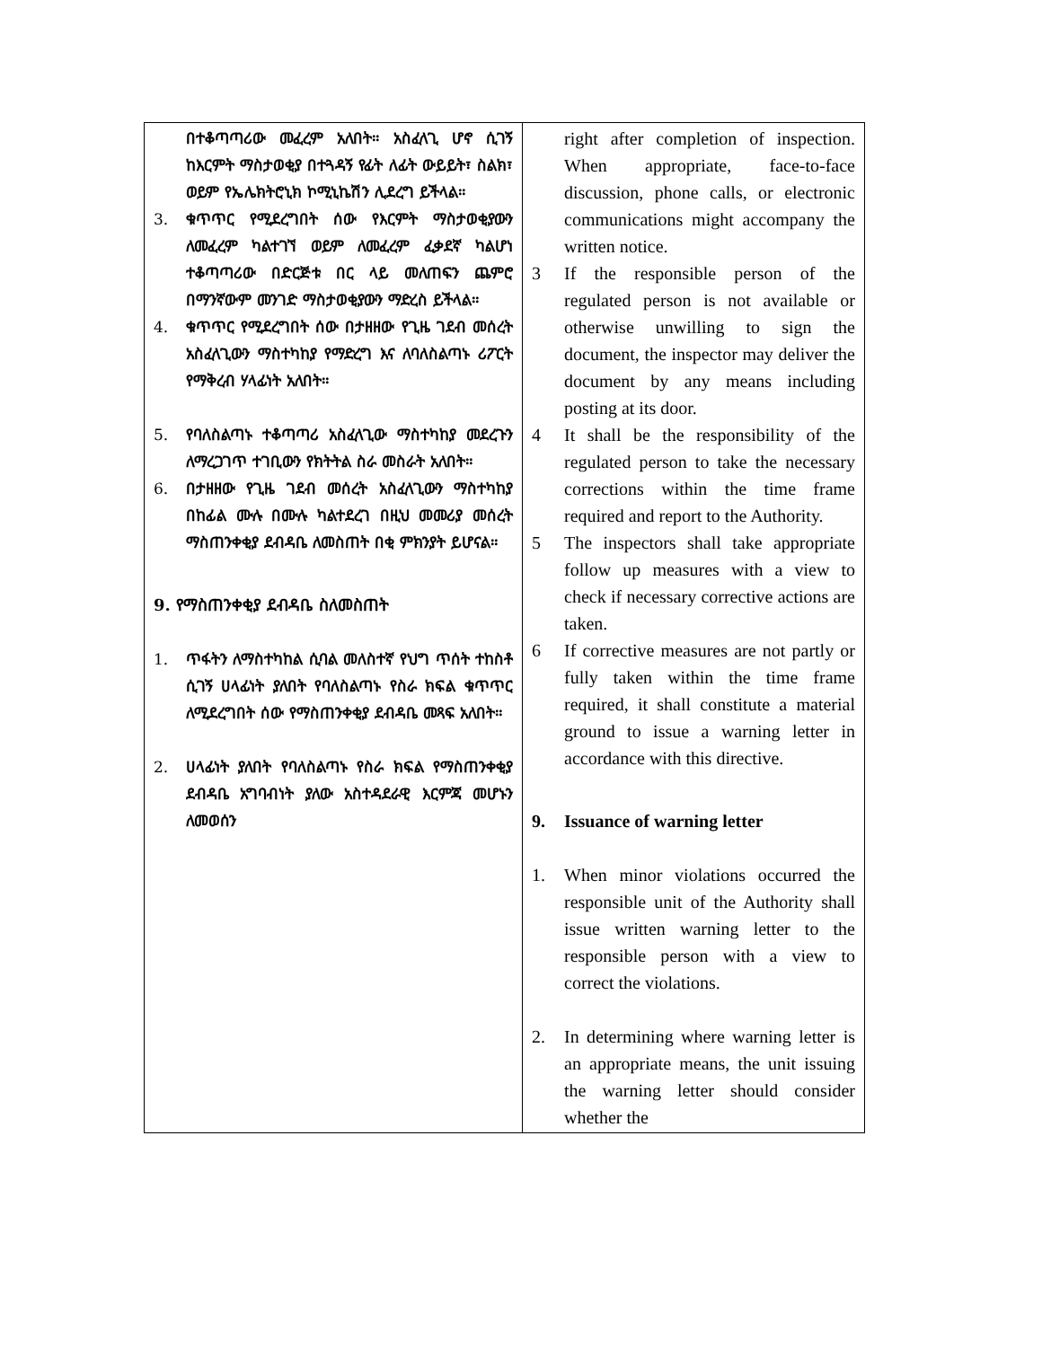| በተቆጣጣሪው መፈረም አለበት። አስፈላጊ ሆኖ ሲገኝ ከእርምት ማስታወቂያ በተጓዳኝ የፊት ለፊት ውይይት፣ ስልክ፣ ወይም የኤሌክትሮኒክ ኮሚኒኬሽን ሊደረግ ይችላል። 3. ቁጥጥር የሚደረግበት ሰው የእርምት ማስታወቂያውን ለመፈረም ካልተገኘ ወይም ለመፈረም ፈቃደኛ ካልሆነ ተቆጣጣሪው በድርጅቱ በር ላይ መለጠፍን ጨምሮ በማንኛውም መንገድ ማስታወቂያውን ማድረስ ይችላል። 4. ቁጥጥር የሚደረግበት ሰው በታዘዘው የጊዜ ገደብ መሰረት አስፈላጊውን ማስተካከያ የማድረግ እና ለባለስልጣኑ ሪፖርት የማቅረብ ሃላፊነት አለበት። 5. የባለስልጣኑ ተቆጣጣሪ አስፈላጊው ማስተካከያ መደረጉን ለማረጋገጥ ተገቢውን የክትትል ስራ መስራት አለበት። 6. በታዘዘው የጊዜ ገደብ መሰረት አስፈላጊውን ማስተካከያ በከፊል ሙሉ በሙሉ ካልተደረገ በዚህ መመሪያ መሰረት ማስጠንቀቂያ ደብዳቤ ለመስጠት በቂ ምክንያት ይሆናል። 9. የማስጠንቀቂያ ደብዳቤ ስለመስጠት 1. ጥፋትን ለማስተካከል ሲባል መለስተኛ የህግ ጥሰት ተከስቶ ሲገኝ ሀላፊነት ያለበት የባለስልጣኑ የስራ ክፍል ቁጥጥር ለሚደረግበት ሰው የማስጠንቀቂያ ደብዳቤ መጻፍ አለበት። 2. ሀላፊነት ያለበት የባለስልጣኑ የስራ ክፍል የማስጠንቀቂያ ደብዳቤ አግባብነት ያለው አስተዳደራዊ እርምጃ መሆኑን ለመወሰን | right after completion of inspection. When appropriate, face-to-face discussion, phone calls, or electronic communications might accompany the written notice. 3 If the responsible person of the regulated person is not available or otherwise unwilling to sign the document, the inspector may deliver the document by any means including posting at its door. 4 It shall be the responsibility of the regulated person to take the necessary corrections within the time frame required and report to the Authority. 5 The inspectors shall take appropriate follow up measures with a view to check if necessary corrective actions are taken. 6 If corrective measures are not partly or fully taken within the time frame required, it shall constitute a material ground to issue a warning letter in accordance with this directive. 9. Issuance of warning letter 1. When minor violations occurred the responsible unit of the Authority shall issue written warning letter to the responsible person with a view to correct the violations. 2. In determining where warning letter is an appropriate means, the unit issuing the warning letter should consider whether the |